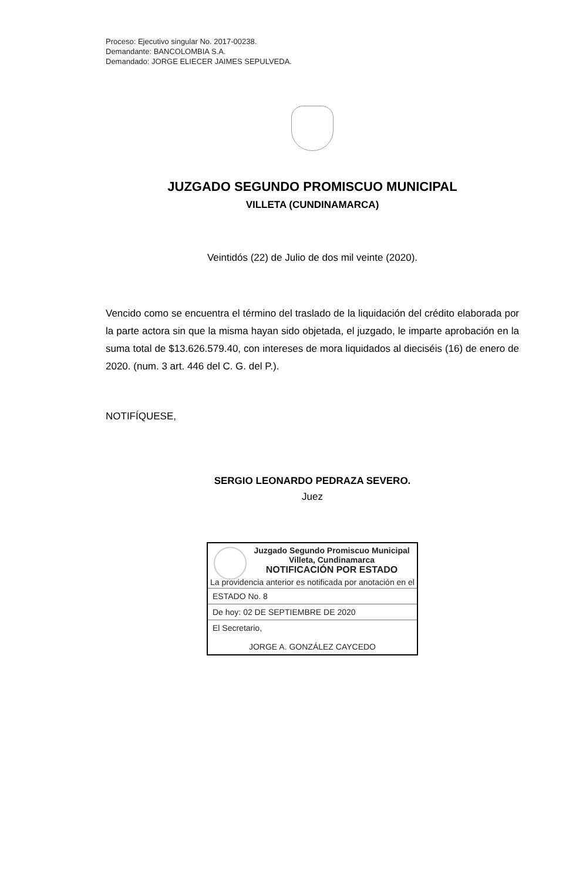Proceso: Ejecutivo singular No. 2017-00238.
Demandante: BANCOLOMBIA S.A.
Demandado: JORGE ELIECER JAIMES SEPULVEDA.
JUZGADO SEGUNDO PROMISCUO MUNICIPAL
VILLETA (CUNDINAMARCA)
Veintidós (22) de Julio de dos mil veinte (2020).
Vencido como se encuentra el término del traslado de la liquidación del crédito elaborada por la parte actora sin que la misma hayan sido objetada, el juzgado, le imparte aprobación en la suma total de $13.626.579.40, con intereses de mora liquidados al dieciséis (16) de enero de 2020. (num. 3 art. 446 del C. G. del P.).
NOTIFÍQUESE,
SERGIO LEONARDO PEDRAZA SEVERO.
Juez
Juzgado Segundo Promiscuo Municipal
Villeta, Cundinamarca
NOTIFICACIÓN POR ESTADO
La providencia anterior es notificada por anotación en el
ESTADO No. 8
De hoy: 02 DE SEPTIEMBRE DE 2020
El Secretario,
JORGE A. GONZÁLEZ CAYCEDO